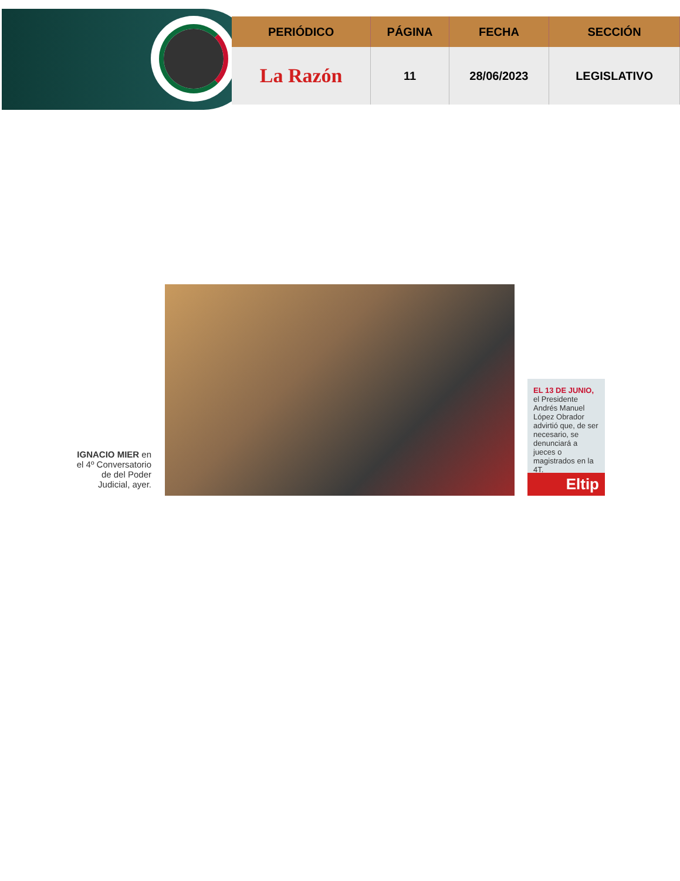| PERIÓDICO | PÁGINA | FECHA | SECCIÓN |
| --- | --- | --- | --- |
| La Razón | 11 | 28/06/2023 | LEGISLATIVO |
IGNACIO MIER en el 4º Conversatorio de del Poder Judicial, ayer.
EL 13 DE JUNIO, el Presidente Andrés Manuel López Obrador advirtió que, de ser necesario, se denunciará a jueces o magistrados en la 4T.
Eltip